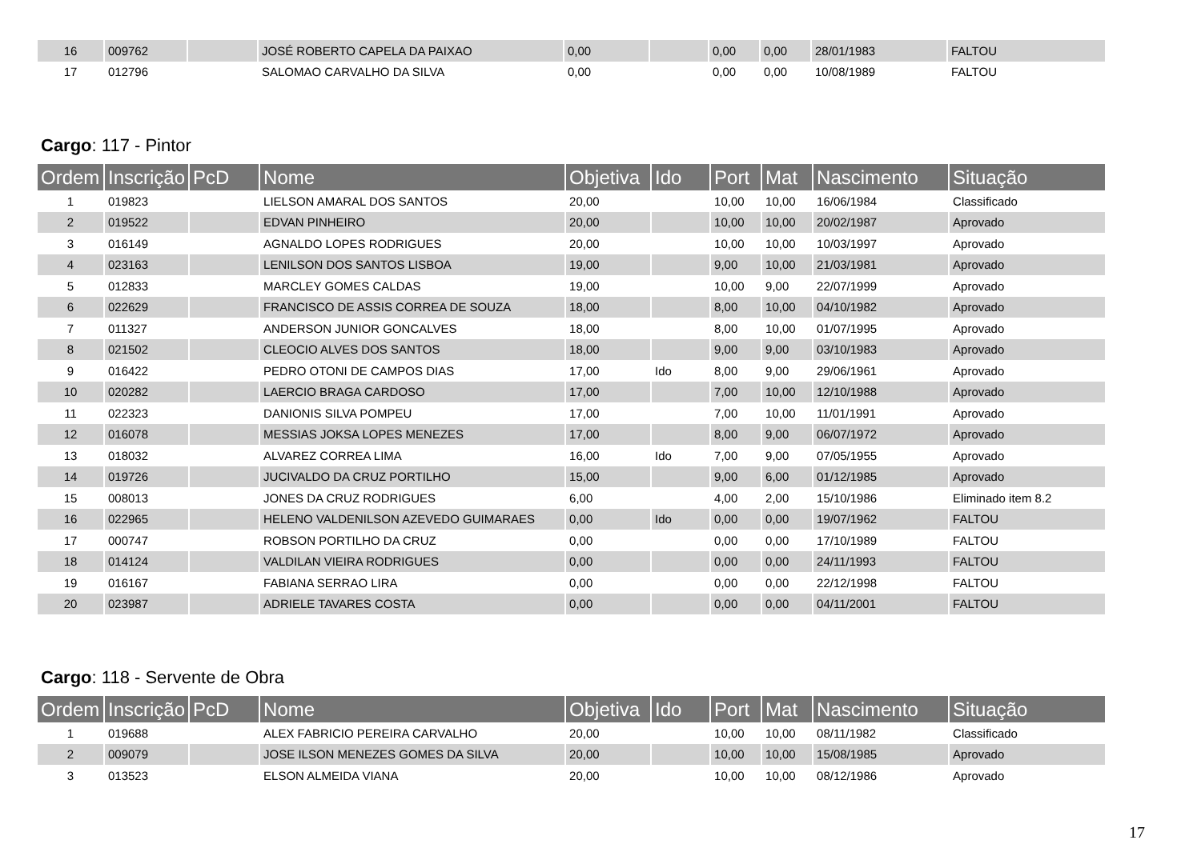| 16 | 009762 | | JOSÉ ROBERTO CAPELA DA PAIXAO | 0,00 | | 0,00 | 0,00 | 28/01/1983 | FALTOU |
| 17 | 012796 | | SALOMAO CARVALHO DA SILVA | 0,00 | | 0,00 | 0,00 | 10/08/1989 | FALTOU |
Cargo: 117 - Pintor
| Ordem | Inscrição | PcD | Nome | Objetiva | Ido | Port | Mat | Nascimento | Situação |
| --- | --- | --- | --- | --- | --- | --- | --- | --- | --- |
| 1 | 019823 | | LIELSON AMARAL DOS SANTOS | 20,00 | | 10,00 | 10,00 | 16/06/1984 | Classificado |
| 2 | 019522 | | EDVAN PINHEIRO | 20,00 | | 10,00 | 10,00 | 20/02/1987 | Aprovado |
| 3 | 016149 | | AGNALDO LOPES RODRIGUES | 20,00 | | 10,00 | 10,00 | 10/03/1997 | Aprovado |
| 4 | 023163 | | LENILSON DOS SANTOS LISBOA | 19,00 | | 9,00 | 10,00 | 21/03/1981 | Aprovado |
| 5 | 012833 | | MARCLEY GOMES CALDAS | 19,00 | | 10,00 | 9,00 | 22/07/1999 | Aprovado |
| 6 | 022629 | | FRANCISCO DE ASSIS CORREA DE SOUZA | 18,00 | | 8,00 | 10,00 | 04/10/1982 | Aprovado |
| 7 | 011327 | | ANDERSON JUNIOR GONCALVES | 18,00 | | 8,00 | 10,00 | 01/07/1995 | Aprovado |
| 8 | 021502 | | CLEOCIO ALVES DOS SANTOS | 18,00 | | 9,00 | 9,00 | 03/10/1983 | Aprovado |
| 9 | 016422 | | PEDRO OTONI DE CAMPOS DIAS | 17,00 | Ido | 8,00 | 9,00 | 29/06/1961 | Aprovado |
| 10 | 020282 | | LAERCIO BRAGA CARDOSO | 17,00 | | 7,00 | 10,00 | 12/10/1988 | Aprovado |
| 11 | 022323 | | DANIONIS SILVA POMPEU | 17,00 | | 7,00 | 10,00 | 11/01/1991 | Aprovado |
| 12 | 016078 | | MESSIAS JOKSA LOPES MENEZES | 17,00 | | 8,00 | 9,00 | 06/07/1972 | Aprovado |
| 13 | 018032 | | ALVAREZ CORREA LIMA | 16,00 | Ido | 7,00 | 9,00 | 07/05/1955 | Aprovado |
| 14 | 019726 | | JUCIVALDO DA CRUZ PORTILHO | 15,00 | | 9,00 | 6,00 | 01/12/1985 | Aprovado |
| 15 | 008013 | | JONES DA CRUZ RODRIGUES | 6,00 | | 4,00 | 2,00 | 15/10/1986 | Eliminado item 8.2 |
| 16 | 022965 | | HELENO VALDENILSON AZEVEDO GUIMARAES | 0,00 | Ido | 0,00 | 0,00 | 19/07/1962 | FALTOU |
| 17 | 000747 | | ROBSON PORTILHO DA CRUZ | 0,00 | | 0,00 | 0,00 | 17/10/1989 | FALTOU |
| 18 | 014124 | | VALDILAN VIEIRA RODRIGUES | 0,00 | | 0,00 | 0,00 | 24/11/1993 | FALTOU |
| 19 | 016167 | | FABIANA SERRAO LIRA | 0,00 | | 0,00 | 0,00 | 22/12/1998 | FALTOU |
| 20 | 023987 | | ADRIELE TAVARES COSTA | 0,00 | | 0,00 | 0,00 | 04/11/2001 | FALTOU |
Cargo: 118 - Servente de Obra
| Ordem | Inscrição | PcD | Nome | Objetiva | Ido | Port | Mat | Nascimento | Situação |
| --- | --- | --- | --- | --- | --- | --- | --- | --- | --- |
| 1 | 019688 | | ALEX FABRICIO PEREIRA CARVALHO | 20,00 | | 10,00 | 10,00 | 08/11/1982 | Classificado |
| 2 | 009079 | | JOSE ILSON MENEZES GOMES DA SILVA | 20,00 | | 10,00 | 10,00 | 15/08/1985 | Aprovado |
| 3 | 013523 | | ELSON ALMEIDA VIANA | 20,00 | | 10,00 | 10,00 | 08/12/1986 | Aprovado |
17